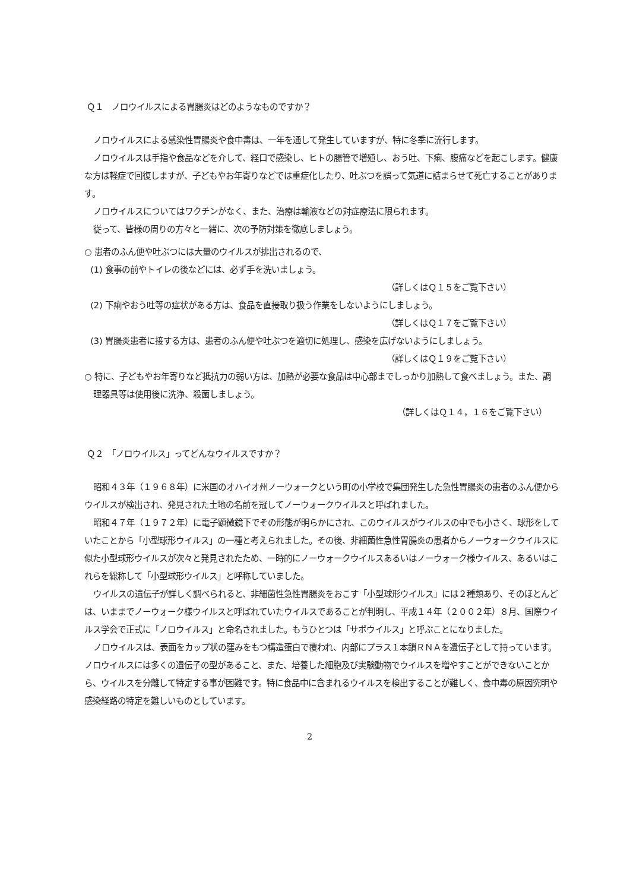Ｑ１　ノロウイルスによる胃腸炎はどのようなものですか？
ノロウイルスによる感染性胃腸炎や食中毒は、一年を通して発生していますが、特に冬季に流行します。
ノロウイルスは手指や食品などを介して、経口で感染し、ヒトの腸管で増殖し、おう吐、下痢、腹痛などを起こします。健康な方は軽症で回復しますが、子どもやお年寄りなどでは重症化したり、吐ぶつを誤って気道に詰まらせて死亡することがあります。
ノロウイルスについてはワクチンがなく、また、治療は輸液などの対症療法に限られます。
従って、皆様の周りの方々と一緒に、次の予防対策を徹底しましょう。
○ 患者のふん便や吐ぶつには大量のウイルスが排出されるので、
(1) 食事の前やトイレの後などには、必ず手を洗いましょう。
（詳しくはＱ１５をご覧下さい）
(2) 下痢やおう吐等の症状がある方は、食品を直接取り扱う作業をしないようにしましょう。
（詳しくはＱ１７をご覧下さい）
(3) 胃腸炎患者に接する方は、患者のふん便や吐ぶつを適切に処理し、感染を広げないようにしましょう。
（詳しくはＱ１９をご覧下さい）
○ 特に、子どもやお年寄りなど抵抗力の弱い方は、加熱が必要な食品は中心部までしっかり加熱して食べましょう。また、調理器具等は使用後に洗浄、殺菌しましょう。
（詳しくはＱ１４，１６をご覧下さい）
Ｑ２　「ノロウイルス」ってどんなウイルスですか？
昭和４３年（１９６８年）に米国のオハイオ州ノーウォークという町の小学校で集団発生した急性胃腸炎の患者のふん便からウイルスが検出され、発見された土地の名前を冠してノーウォークウイルスと呼ばれました。
昭和４７年（１９７２年）に電子顕微鏡下でその形態が明らかにされ、このウイルスがウイルスの中でも小さく、球形をしていたことから「小型球形ウイルス」の一種と考えられました。その後、非細菌性急性胃腸炎の患者からノーウォークウイルスに似た小型球形ウイルスが次々と発見されたため、一時的にノーウォークウイルスあるいはノーウォーク様ウイルス、あるいはこれらを総称して「小型球形ウイルス」と呼称していました。
ウイルスの遺伝子が詳しく調べられると、非細菌性急性胃腸炎をおこす「小型球形ウイルス」には２種類あり、そのほとんどは、いままでノーウォーク様ウイルスと呼ばれていたウイルスであることが判明し、平成１４年（２００２年）８月、国際ウイルス学会で正式に「ノロウイルス」と命名されました。もうひとつは「サポウイルス」と呼ぶことになりました。
ノロウイルスは、表面をカップ状の窪みをもつ構造蛋白で覆われ、内部にプラス１本鎖ＲＮＡを遺伝子として持っています。ノロウイルスには多くの遺伝子の型があること、また、培養した細胞及び実験動物でウイルスを増やすことができないことから、ウイルスを分離して特定する事が困難です。特に食品中に含まれるウイルスを検出することが難しく、食中毒の原因究明や感染経路の特定を難しいものとしています。
2